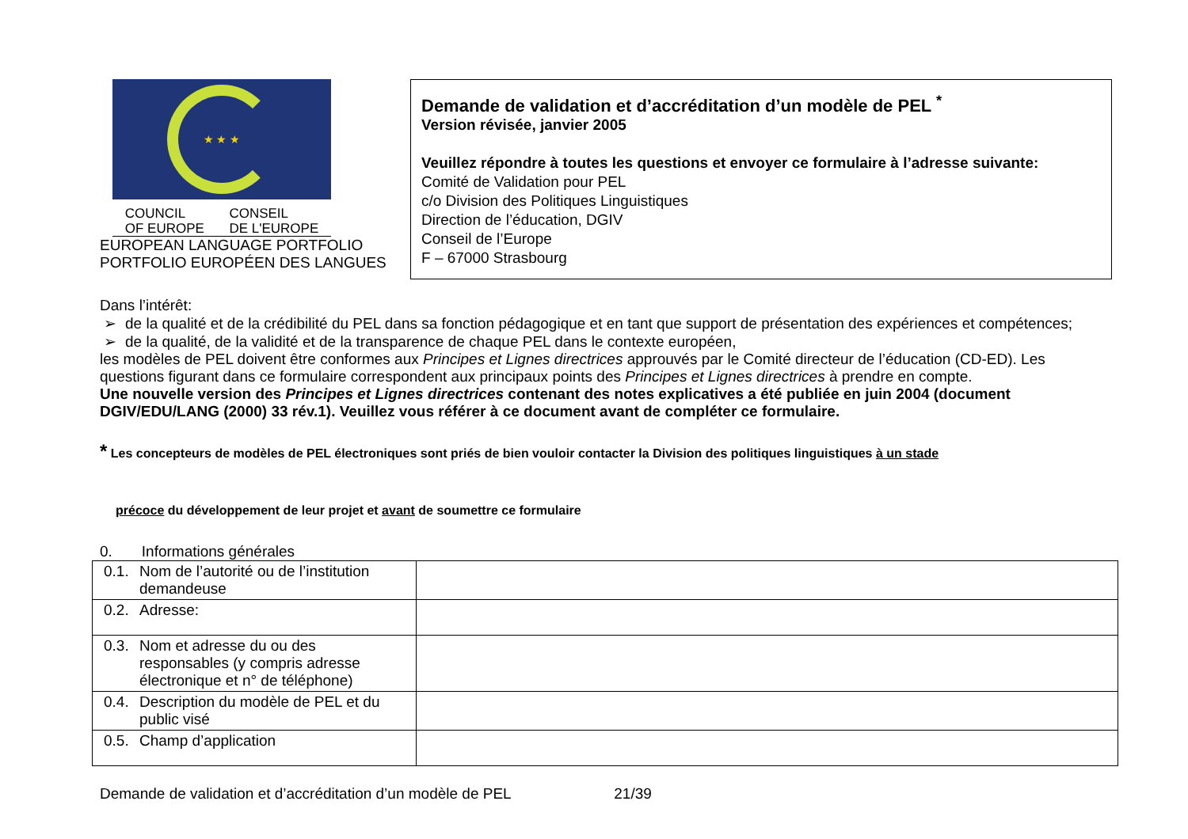★ ★ ★
COUNCIL
OF EUROPE
CONSEIL
DE L'EUROPE
EUROPEAN LANGUAGE PORTFOLIO
PORTFOLIO EUROPÉEN DES LANGUES
Demande de validation et d’accréditation d’un modèle de PEL <sup>*</sup>
Version révisée, janvier 2005
Veuillez répondre à toutes les questions et envoyer ce formulaire à l’adresse suivante:
Comité de Validation pour PEL
c/o Division des Politiques Linguistiques
Direction de l’éducation, DGIV
Conseil de l’Europe
F – 67000 Strasbourg
Dans l’intérêt:
de la qualité et de la crédibilité du PEL dans sa fonction pédagogique et en tant que support de présentation des expériences et compétences;
de la qualité, de la validité et de la transparence de chaque PEL dans le contexte européen,
les modèles de PEL doivent être conformes aux Principes et Lignes directrices approuvés par le Comité directeur de l’éducation (CD-ED). Les questions figurant dans ce formulaire correspondent aux principaux points des Principes et Lignes directrices à prendre en compte.
Une nouvelle version des Principes et Lignes directrices contenant des notes explicatives a été publiée en juin 2004 (document DGIV/EDU/LANG (2000) 33 rév.1). Veuillez vous référer à ce document avant de compléter ce formulaire.
* Les concepteurs de modèles de PEL électroniques sont priés de bien vouloir contacter la Division des politiques linguistiques à un stade
précoce du développement de leur projet et avant de soumettre ce formulaire
0. Informations générales
| 0.1. Nom de l’autorité ou de l’institution demandeuse | |
| 0.2. Adresse: | |
| 0.3. Nom et adresse du ou des responsables (y compris adresse électronique et n° de téléphone) | |
| 0.4. Description du modèle de PEL et du public visé | |
| 0.5. Champ d’application | |
Demande de validation et d’accréditation d’un modèle de PEL 21/39